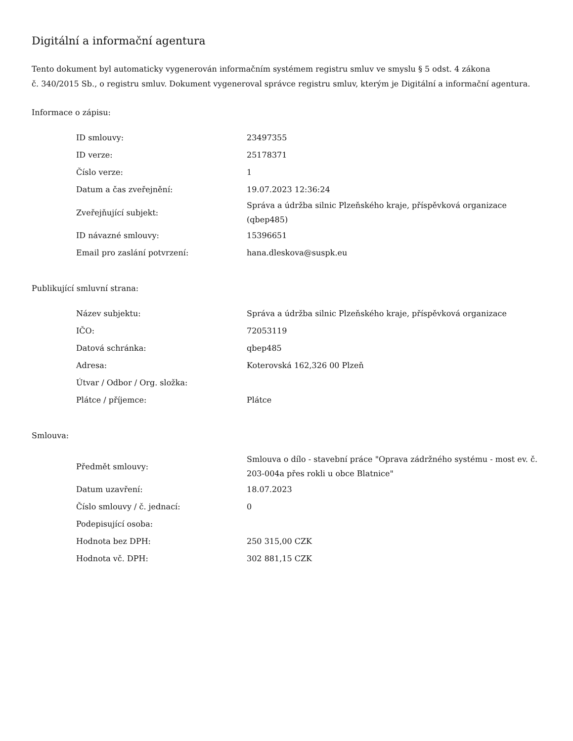Digitální a informační agentura
Tento dokument byl automaticky vygenerován informačním systémem registru smluv ve smyslu § 5 odst. 4 zákona
č. 340/2015 Sb., o registru smluv. Dokument vygeneroval správce registru smluv, kterým je Digitální a informační agentura.
Informace o zápisu:
| ID smlouvy: | 23497355 |
| ID verze: | 25178371 |
| Číslo verze: | 1 |
| Datum a čas zveřejnění: | 19.07.2023 12:36:24 |
| Zveřejňující subjekt: | Správa a údržba silnic Plzeňského kraje, příspěvková organizace (qbep485) |
| ID návazné smlouvy: | 15396651 |
| Email pro zaslání potvrzení: | hana.dleskova@suspk.eu |
Publikující smluvní strana:
| Název subjektu: | Správa a údržba silnic Plzeňského kraje, příspěvková organizace |
| IČO: | 72053119 |
| Datová schránka: | qbep485 |
| Adresa: | Koterovská 162,326 00 Plzeň |
| Útvar / Odbor / Org. složka: | |
| Plátce / příjemce: | Plátce |
Smlouva:
| Předmět smlouvy: | Smlouva o dílo - stavební práce "Oprava zádržného systému - most ev. č. 203-004a přes rokli u obce Blatnice" |
| Datum uzavření: | 18.07.2023 |
| Číslo smlouvy / č. jednací: | 0 |
| Podepisující osoba: | |
| Hodnota bez DPH: | 250 315,00 CZK |
| Hodnota vč. DPH: | 302 881,15 CZK |